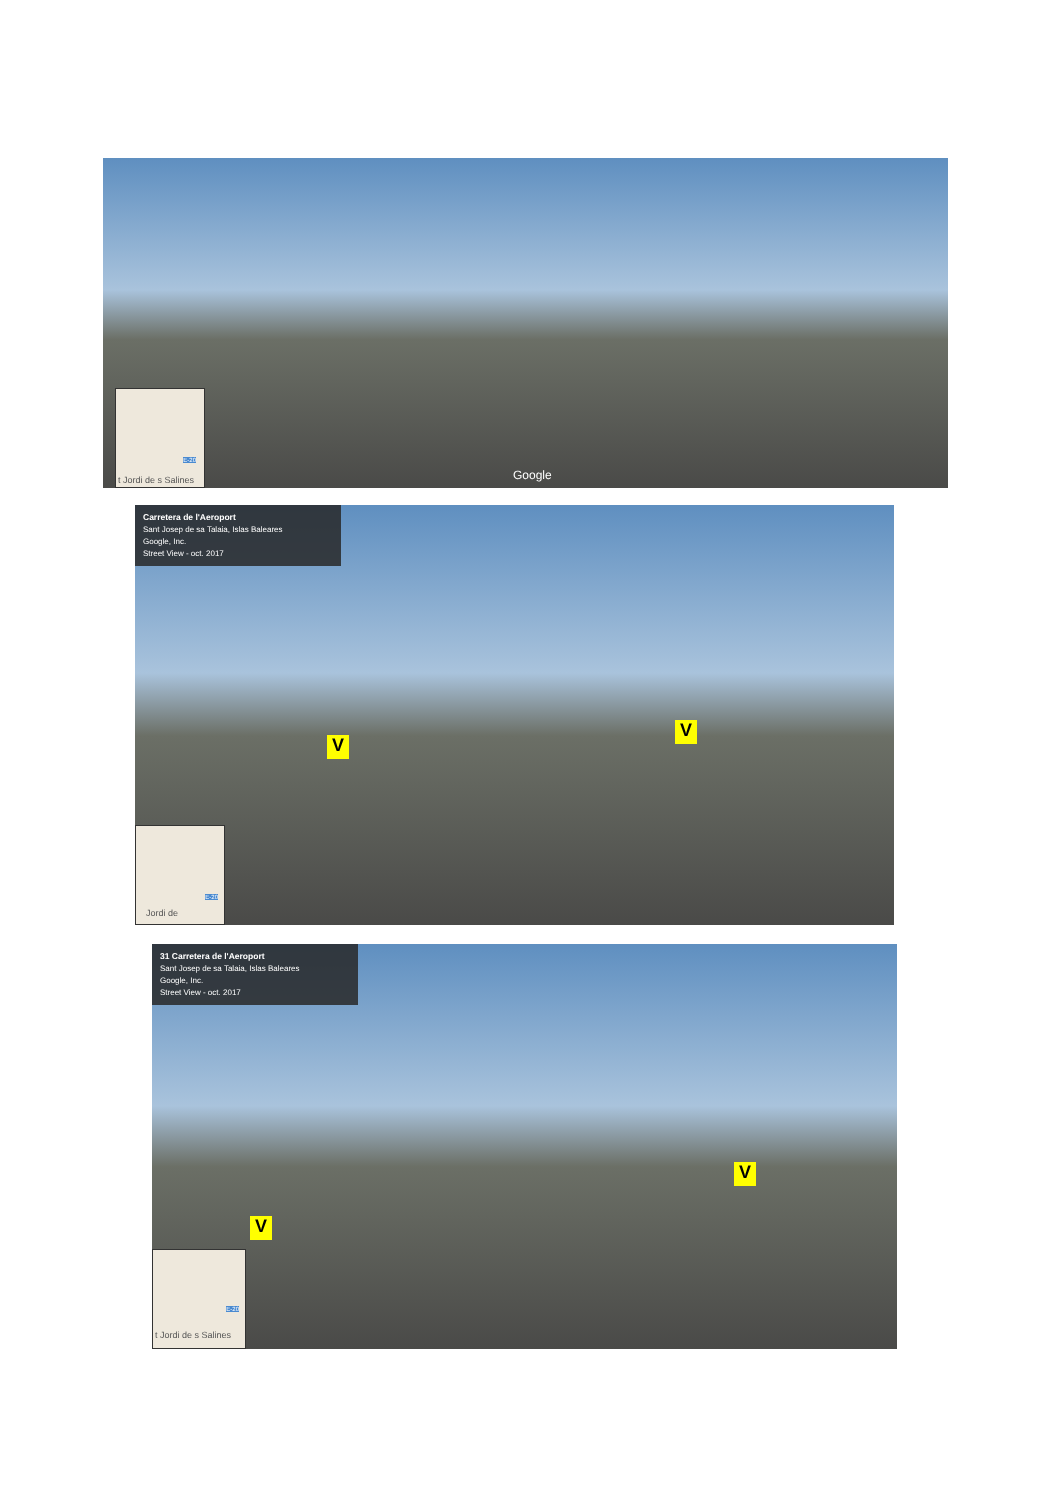Google
t Jordi de s Salines
E-20
Carretera de l'Aeroport
Sant Josep de sa Talaia, Islas Baleares
Google, Inc.
Street View - oct. 2017
V
V
Jordi de
E-20
31 Carretera de l'Aeroport
Sant Josep de sa Talaia, Islas Baleares
Google, Inc.
Street View - oct. 2017
V
V
t Jordi de s Salines
E-20